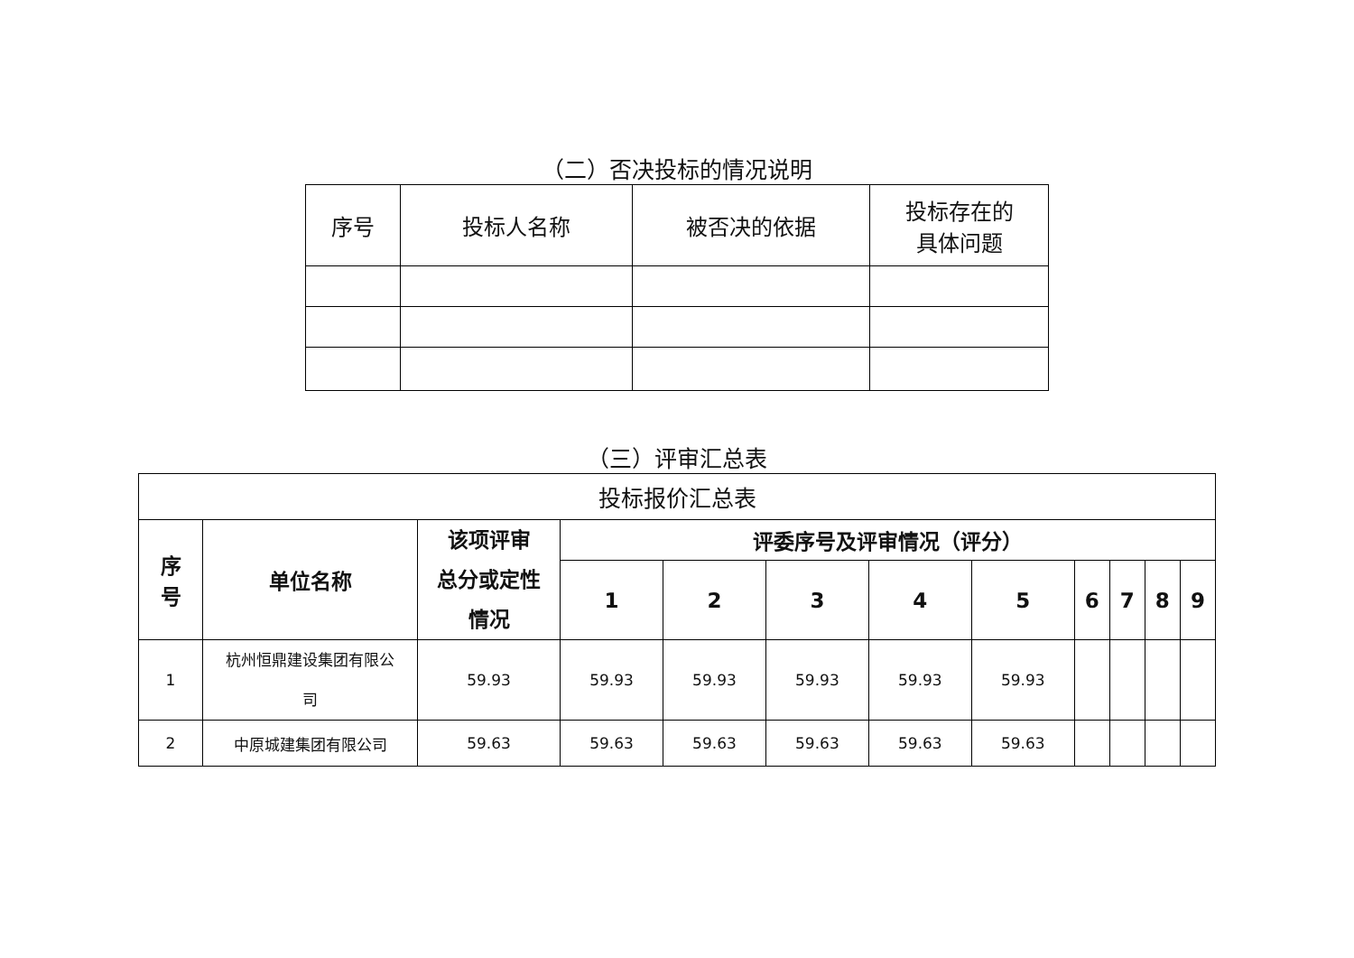（二）否决投标的情况说明
| 序号 | 投标人名称 | 被否决的依据 | 投标存在的 具体问题 |
| --- | --- | --- | --- |
（三）评审汇总表
| 投标报价汇总表 | | | | | | | | | | | |
| 序 号 | 单位名称 | 该项评审 总分或定性 情况 | 评委序号及评审情况（评分） | | | | | | | | |
| | | | 1 | 2 | 3 | 4 | 5 | 6 | 7 | 8 | 9 |
| 1 | 杭州恒鼎建设集团有限公 司 | 59.93 | 59.93 | 59.93 | 59.93 | 59.93 | 59.93 | | | | |
| 2 | 中原城建集团有限公司 | 59.63 | 59.63 | 59.63 | 59.63 | 59.63 | 59.63 | | | | |